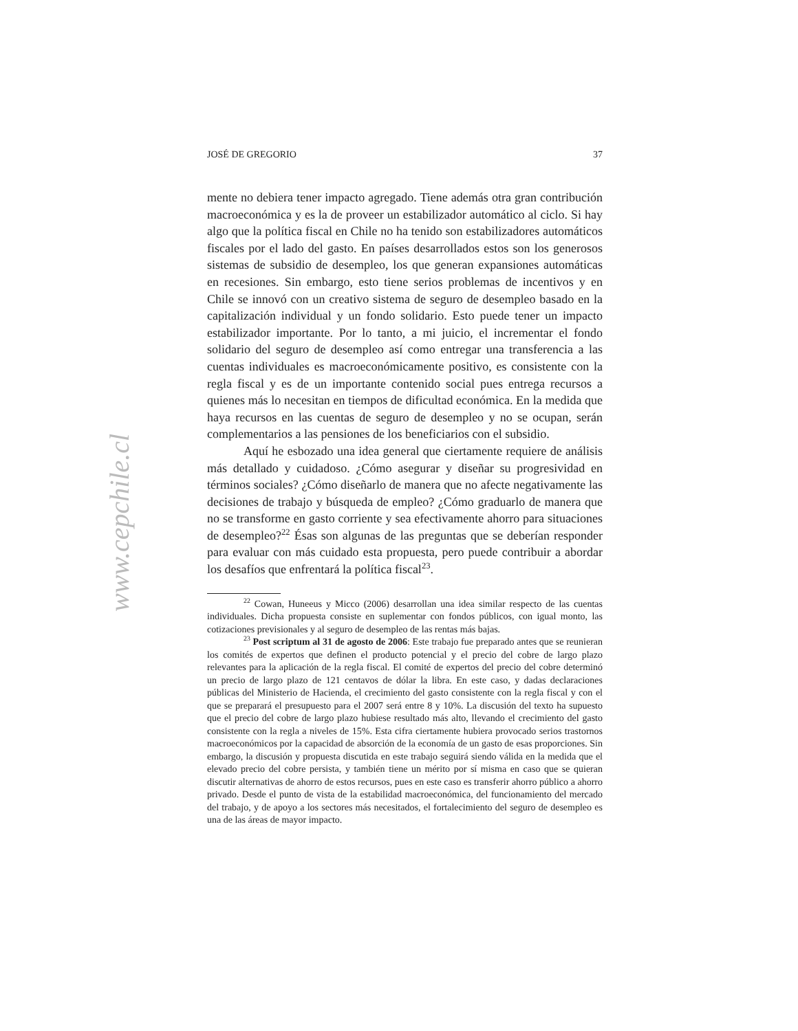www.cepchile.cl
JOSÉ DE GREGORIO 37
mente no debiera tener impacto agregado. Tiene además otra gran contribución macroeconómica y es la de proveer un estabilizador automático al ciclo. Si hay algo que la política fiscal en Chile no ha tenido son estabilizadores automáticos fiscales por el lado del gasto. En países desarrollados estos son los generosos sistemas de subsidio de desempleo, los que generan expansiones automáticas en recesiones. Sin embargo, esto tiene serios problemas de incentivos y en Chile se innovó con un creativo sistema de seguro de desempleo basado en la capitalización individual y un fondo solidario. Esto puede tener un impacto estabilizador importante. Por lo tanto, a mi juicio, el incrementar el fondo solidario del seguro de desempleo así como entregar una transferencia a las cuentas individuales es macroeconómicamente positivo, es consistente con la regla fiscal y es de un importante contenido social pues entrega recursos a quienes más lo necesitan en tiempos de dificultad económica. En la medida que haya recursos en las cuentas de seguro de desempleo y no se ocupan, serán complementarios a las pensiones de los beneficiarios con el subsidio.
Aquí he esbozado una idea general que ciertamente requiere de análisis más detallado y cuidadoso. ¿Cómo asegurar y diseñar su progresividad en términos sociales? ¿Cómo diseñarlo de manera que no afecte negativamente las decisiones de trabajo y búsqueda de empleo? ¿Cómo graduarlo de manera que no se transforme en gasto corriente y sea efectivamente ahorro para situaciones de desempleo?<sup>22</sup> Ésas son algunas de las preguntas que se deberían responder para evaluar con más cuidado esta propuesta, pero puede contribuir a abordar los desafíos que enfrentará la política fiscal<sup>23</sup>.
<sup>22</sup> Cowan, Huneeus y Micco (2006) desarrollan una idea similar respecto de las cuentas individuales. Dicha propuesta consiste en suplementar con fondos públicos, con igual monto, las cotizaciones previsionales y al seguro de desempleo de las rentas más bajas.
<sup>23</sup> Post scriptum al 31 de agosto de 2006: Este trabajo fue preparado antes que se reunieran los comités de expertos que definen el producto potencial y el precio del cobre de largo plazo relevantes para la aplicación de la regla fiscal. El comité de expertos del precio del cobre determinó un precio de largo plazo de 121 centavos de dólar la libra. En este caso, y dadas declaraciones públicas del Ministerio de Hacienda, el crecimiento del gasto consistente con la regla fiscal y con el que se preparará el presupuesto para el 2007 será entre 8 y 10%. La discusión del texto ha supuesto que el precio del cobre de largo plazo hubiese resultado más alto, llevando el crecimiento del gasto consistente con la regla a niveles de 15%. Esta cifra ciertamente hubiera provocado serios trastornos macroeconómicos por la capacidad de absorción de la economía de un gasto de esas proporciones. Sin embargo, la discusión y propuesta discutida en este trabajo seguirá siendo válida en la medida que el elevado precio del cobre persista, y también tiene un mérito por sí misma en caso que se quieran discutir alternativas de ahorro de estos recursos, pues en este caso es transferir ahorro público a ahorro privado. Desde el punto de vista de la estabilidad macroeconómica, del funcionamiento del mercado del trabajo, y de apoyo a los sectores más necesitados, el fortalecimiento del seguro de desempleo es una de las áreas de mayor impacto.